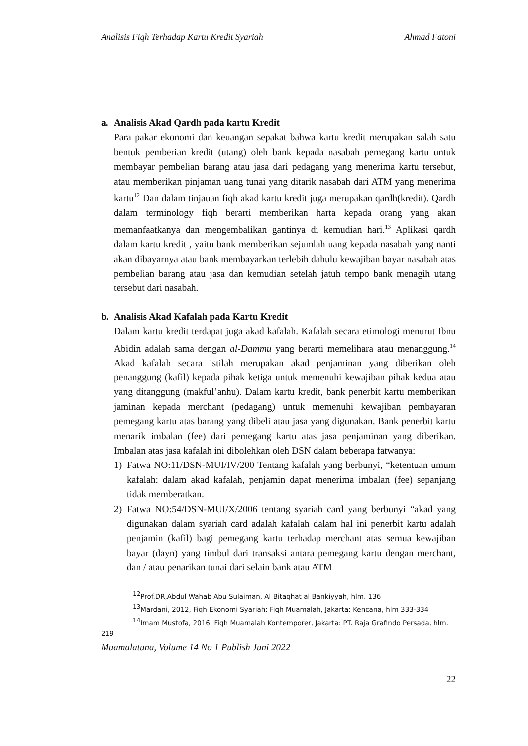Analisis Fiqh Terhadap Kartu Kredit Syariah Ahmad Fatoni
a. Analisis Akad Qardh pada kartu Kredit
Para pakar ekonomi dan keuangan sepakat bahwa kartu kredit merupakan salah satu bentuk pemberian kredit (utang) oleh bank kepada nasabah pemegang kartu untuk membayar pembelian barang atau jasa dari pedagang yang menerima kartu tersebut, atau memberikan pinjaman uang tunai yang ditarik nasabah dari ATM yang menerima kartu<sup>12</sup> Dan dalam tinjauan fiqh akad kartu kredit juga merupakan qardh(kredit). Qardh dalam terminology fiqh berarti memberikan harta kepada orang yang akan memanfaatkanya dan mengembalikan gantinya di kemudian hari.<sup>13</sup> Aplikasi qardh dalam kartu kredit , yaitu bank memberikan sejumlah uang kepada nasabah yang nanti akan dibayarnya atau bank membayarkan terlebih dahulu kewajiban bayar nasabah atas pembelian barang atau jasa dan kemudian setelah jatuh tempo bank menagih utang tersebut dari nasabah.
b. Analisis Akad Kafalah pada Kartu Kredit
Dalam kartu kredit terdapat juga akad kafalah. Kafalah secara etimologi menurut Ibnu Abidin adalah sama dengan al-Dammu yang berarti memelihara atau menanggung.<sup>14</sup> Akad kafalah secara istilah merupakan akad penjaminan yang diberikan oleh penanggung (kafil) kepada pihak ketiga untuk memenuhi kewajiban pihak kedua atau yang ditanggung (makful’anhu). Dalam kartu kredit, bank penerbit kartu memberikan jaminan kepada merchant (pedagang) untuk memenuhi kewajiban pembayaran pemegang kartu atas barang yang dibeli atau jasa yang digunakan. Bank penerbit kartu menarik imbalan (fee) dari pemegang kartu atas jasa penjaminan yang diberikan. Imbalan atas jasa kafalah ini dibolehkan oleh DSN dalam beberapa fatwanya:
1) Fatwa NO:11/DSN-MUI/IV/200 Tentang kafalah yang berbunyi, “ketentuan umum kafalah: dalam akad kafalah, penjamin dapat menerima imbalan (fee) sepanjang tidak memberatkan.
2) Fatwa NO:54/DSN-MUI/X/2006 tentang syariah card yang berbunyi “akad yang digunakan dalam syariah card adalah kafalah dalam hal ini penerbit kartu adalah penjamin (kafil) bagi pemegang kartu terhadap merchant atas semua kewajiban bayar (dayn) yang timbul dari transaksi antara pemegang kartu dengan merchant, dan / atau penarikan tunai dari selain bank atau ATM
<sup>12</sup> Prof.DR,Abdul Wahab Abu Sulaiman, Al Bitaqhat al Bankiyyah, hlm. 136
<sup>13</sup> Mardani, 2012, Fiqh Ekonomi Syariah: Fiqh Muamalah, Jakarta: Kencana, hlm 333-334
<sup>14</sup> Imam Mustofa, 2016, Fiqh Muamalah Kontemporer, Jakarta: PT. Raja Grafindo Persada, hlm. 219
Muamalatuna, Volume 14 No 1 Publish Juni 2022
22